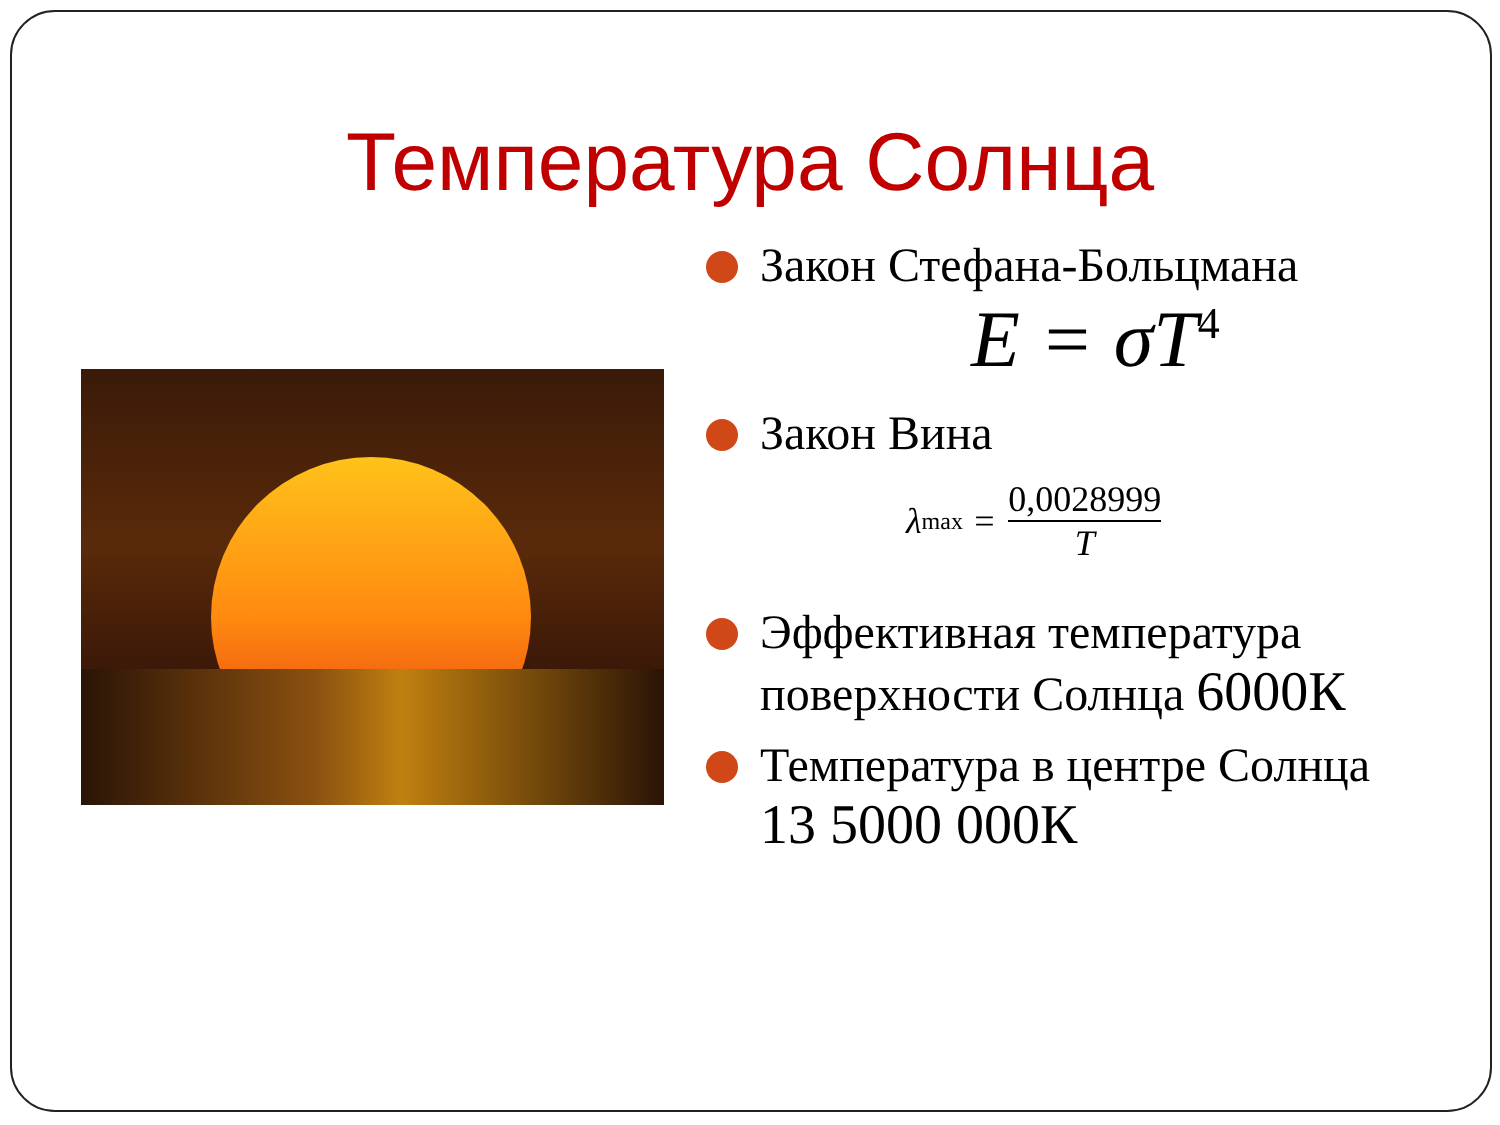Температура Солнца
Закон Стефана-Больцмана
E = σT<sup>4</sup>
Закон Вина
λ<sub>max</sub> = 0,0028999 T
Эффективная температура
поверхности Солнца 6000К
Температура в центре Солнца
13 5000 000К